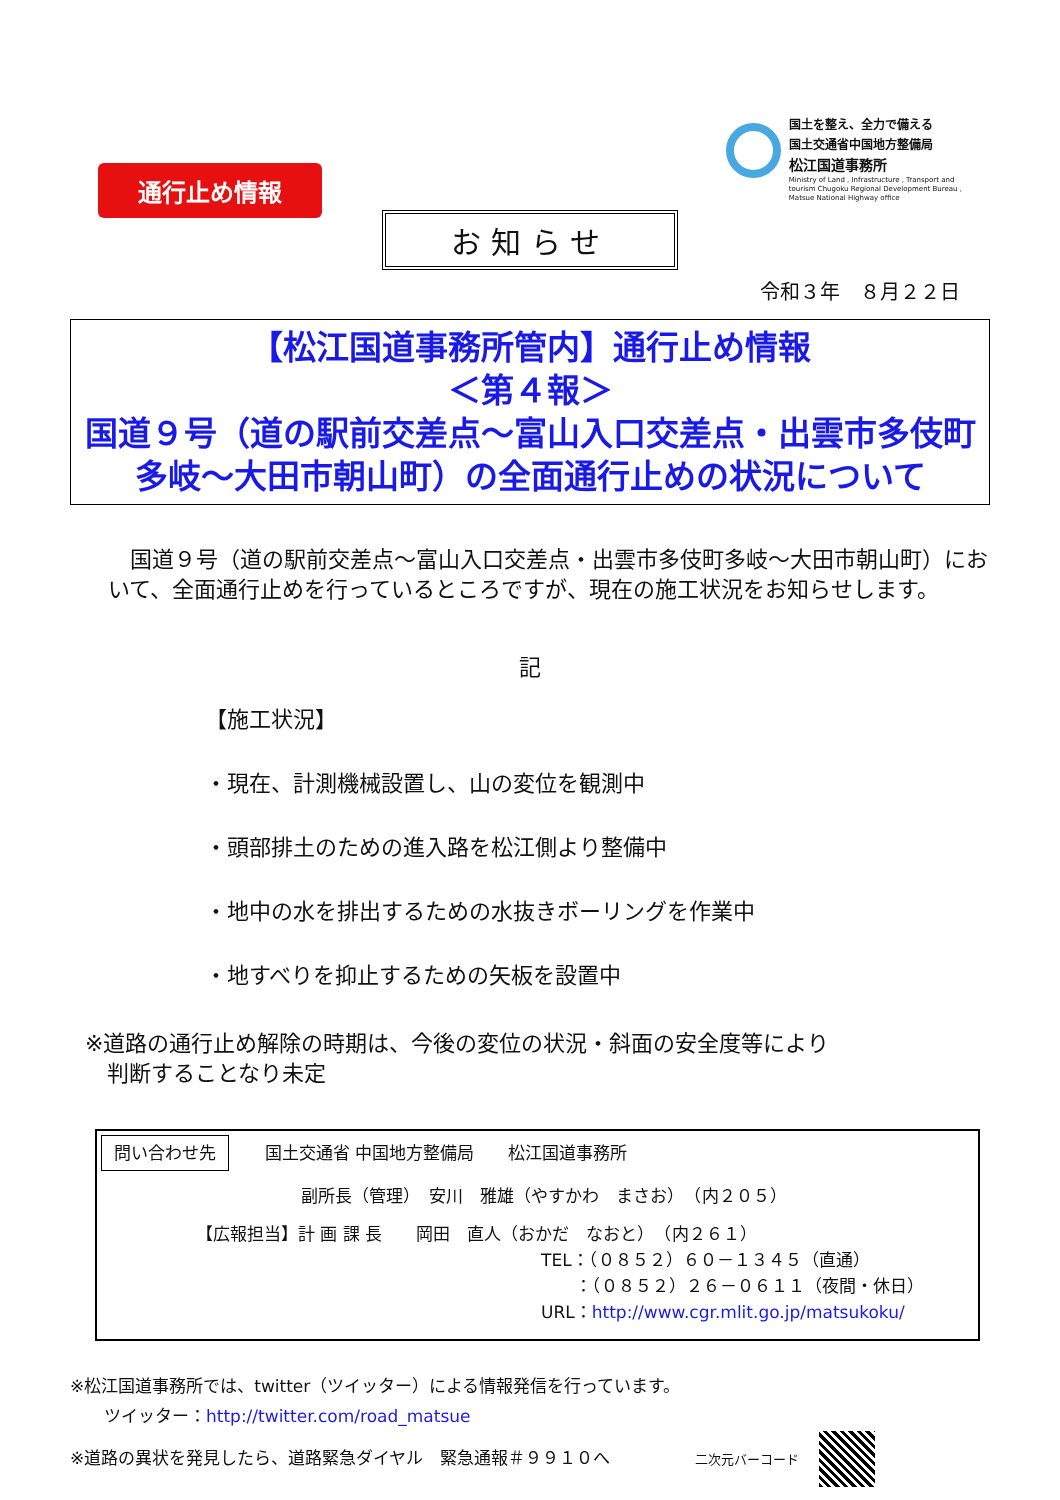通行止め情報
国土を整え、全力で備える
国土交通省中国地方整備局
松江国道事務所
Ministry of Land , Infrastructure , Transport and
tourism Chugoku Regional Development Bureau ,
Matsue National Highway office
お知らせ
令和３年　８月２２日
【松江国道事務所管内】通行止め情報
＜第４報＞
国道９号（道の駅前交差点～富山入口交差点・出雲市多伎町多岐～大田市朝山町）の全面通行止めの状況について
　国道９号（道の駅前交差点～富山入口交差点・出雲市多伎町多岐～大田市朝山町）において、全面通行止めを行っているところですが、現在の施工状況をお知らせします。
記
【施工状況】
・現在、計測機械設置し、山の変位を観測中
・頭部排土のための進入路を松江側より整備中
・地中の水を排出するための水抜きボーリングを作業中
・地すべりを抑止するための矢板を設置中
※道路の通行止め解除の時期は、今後の変位の状況・斜面の安全度等により
　判断することなり未定
問い合わせ先 国土交通省 中国地方整備局　　松江国道事務所
副所長（管理）　安川　雅雄（やすかわ　まさお）　（内２０５）
【広報担当】計 画 課 長　　岡田　直人（おかだ　なおと）　（内２６１）
TEL：（０８５２）６０－１３４５（直通）
　　：（０８５２）２６－０６１１（夜間・休日）
URL：http://www.cgr.mlit.go.jp/matsukoku/
※松江国道事務所では、twitter（ツイッター）による情報発信を行っています。
　　ツイッター：http://twitter.com/road_matsue
※道路の異状を発見したら、道路緊急ダイヤル　緊急通報＃９９１０へ　　　　　二次元バーコード